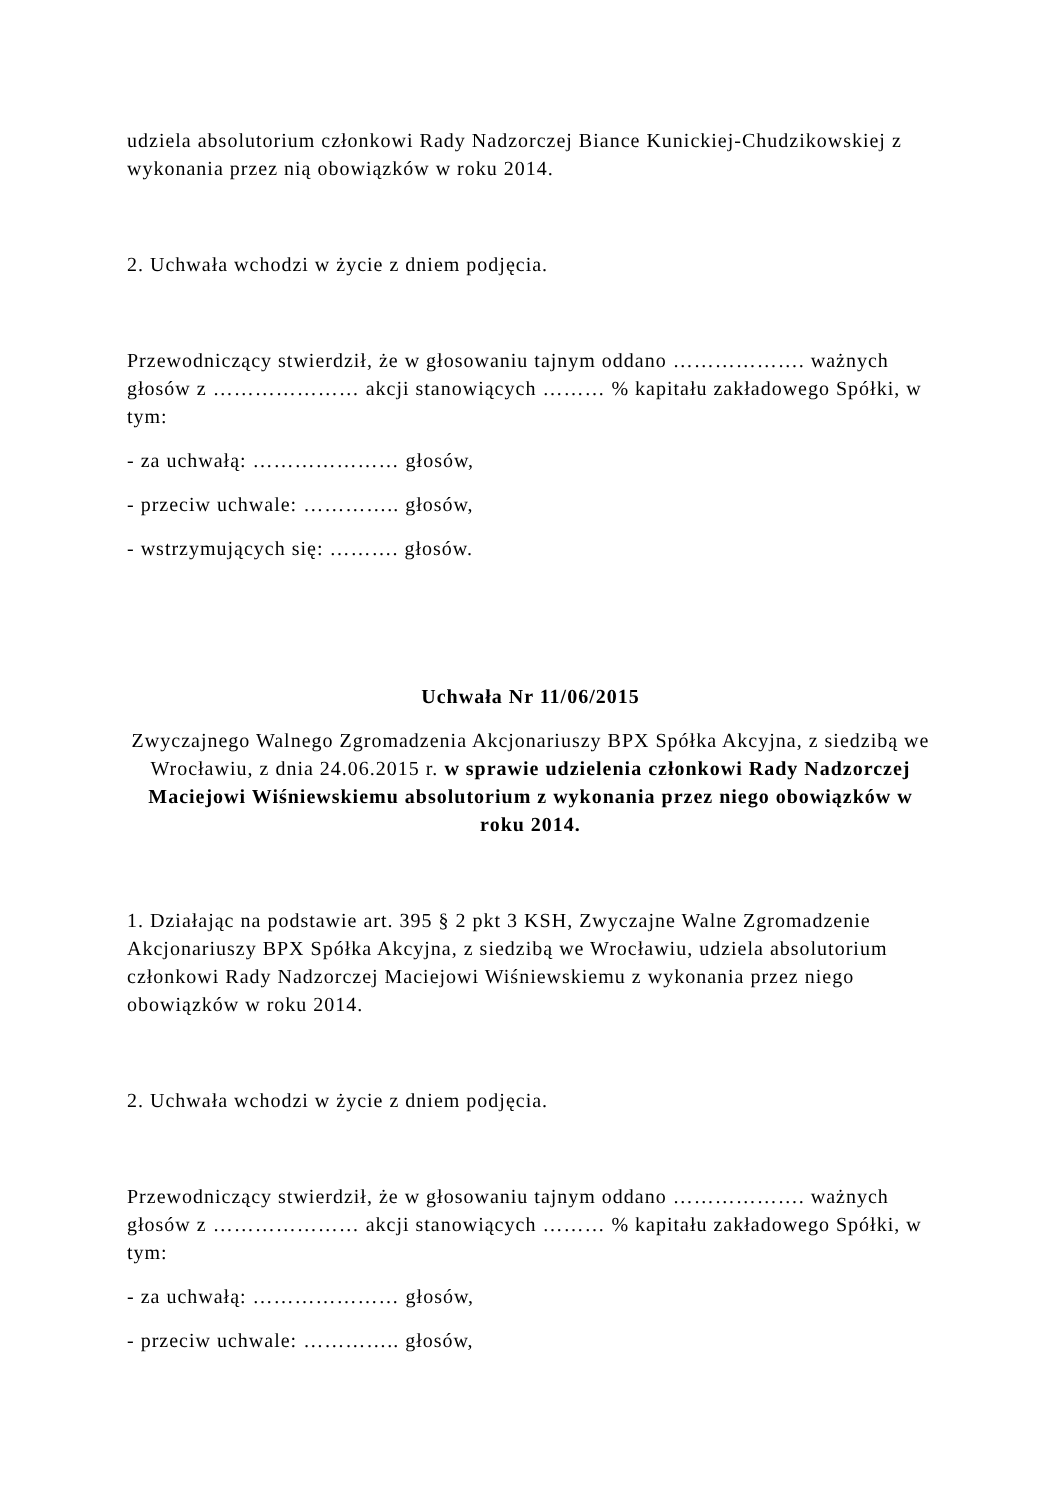udziela absolutorium członkowi Rady Nadzorczej Biance Kunickiej-Chudzikowskiej z wykonania przez nią obowiązków w roku 2014.
2. Uchwała wchodzi w życie z dniem podjęcia.
Przewodniczący stwierdził, że w głosowaniu tajnym oddano ………………. ważnych głosów z ………………… akcji stanowiących ……… % kapitału zakładowego Spółki, w tym:
- za uchwałą: ………………… głosów,
- przeciw uchwale: ………….. głosów,
- wstrzymujących się: ………. głosów.
Uchwała Nr 11/06/2015
Zwyczajnego Walnego Zgromadzenia Akcjonariuszy BPX Spółka Akcyjna, z siedzibą we Wrocławiu, z dnia 24.06.2015 r. w sprawie udzielenia członkowi Rady Nadzorczej Maciejowi Wiśniewskiemu absolutorium z wykonania przez niego obowiązków w roku 2014.
1. Działając na podstawie art. 395 § 2 pkt 3 KSH, Zwyczajne Walne Zgromadzenie Akcjonariuszy BPX Spółka Akcyjna, z siedzibą we Wrocławiu, udziela absolutorium członkowi Rady Nadzorczej Maciejowi Wiśniewskiemu z wykonania przez niego obowiązków w roku 2014.
2. Uchwała wchodzi w życie z dniem podjęcia.
Przewodniczący stwierdził, że w głosowaniu tajnym oddano ………………. ważnych głosów z ………………… akcji stanowiących ……… % kapitału zakładowego Spółki, w tym:
- za uchwałą: ………………… głosów,
- przeciw uchwale: ………….. głosów,